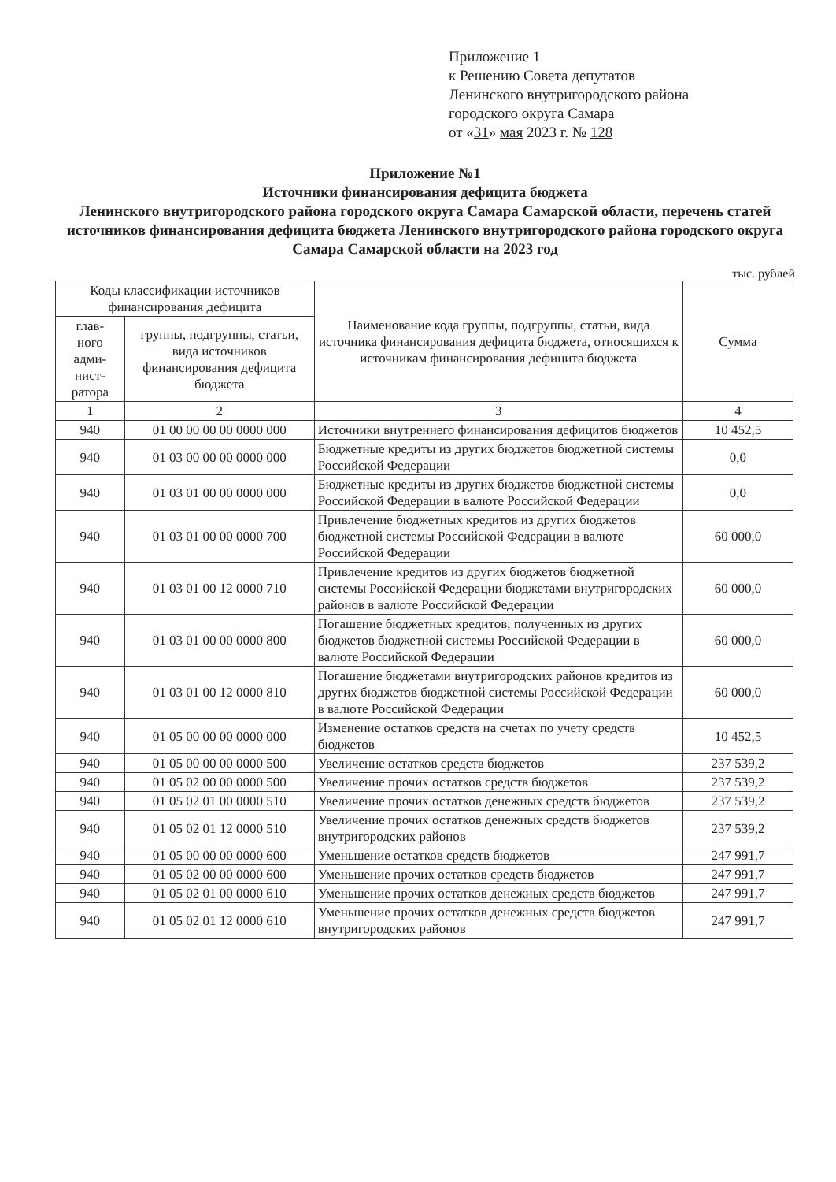Приложение 1
к Решению Совета депутатов
Ленинского внутригородского района
городского округа Самара
от «31» мая 2023 г. № 128
Приложение №1
Источники финансирования дефицита бюджета
Ленинского внутригородского района городского округа Самара Самарской области, перечень статей источников финансирования дефицита бюджета Ленинского внутригородского района городского округа Самара Самарской области на 2023 год
тыс. рублей
| Коды классификации источников финансирования дефицита | | Наименование кода группы, подгруппы, статьи, вида источника финансирования дефицита бюджета, относящихся к источникам финансирования дефицита бюджета | Сумма |
| --- | --- | --- | --- |
| глав- ного адми- нист- ратора | группы, подгруппы, статьи, вида источников финансирования дефицита бюджета | | |
| 1 | 2 | 3 | 4 |
| 940 | 01 00 00 00 00 0000 000 | Источники внутреннего финансирования дефицитов бюджетов | 10 452,5 |
| 940 | 01 03 00 00 00 0000 000 | Бюджетные кредиты из других бюджетов бюджетной системы Российской Федерации | 0,0 |
| 940 | 01 03 01 00 00 0000 000 | Бюджетные кредиты из других бюджетов бюджетной системы Российской Федерации в валюте Российской Федерации | 0,0 |
| 940 | 01 03 01 00 00 0000 700 | Привлечение бюджетных кредитов из других бюджетов бюджетной системы Российской Федерации в валюте Российской Федерации | 60 000,0 |
| 940 | 01 03 01 00 12 0000 710 | Привлечение кредитов из других бюджетов бюджетной системы Российской Федерации бюджетами внутригородских районов в валюте Российской Федерации | 60 000,0 |
| 940 | 01 03 01 00 00 0000 800 | Погашение бюджетных кредитов, полученных из других бюджетов бюджетной системы Российской Федерации в валюте Российской Федерации | 60 000,0 |
| 940 | 01 03 01 00 12 0000 810 | Погашение бюджетами внутригородских районов кредитов из других бюджетов бюджетной системы Российской Федерации в валюте Российской Федерации | 60 000,0 |
| 940 | 01 05 00 00 00 0000 000 | Изменение остатков средств на счетах по учету средств бюджетов | 10 452,5 |
| 940 | 01 05 00 00 00 0000 500 | Увеличение остатков средств бюджетов | 237 539,2 |
| 940 | 01 05 02 00 00 0000 500 | Увеличение прочих остатков средств бюджетов | 237 539,2 |
| 940 | 01 05 02 01 00 0000 510 | Увеличение прочих остатков денежных средств бюджетов | 237 539,2 |
| 940 | 01 05 02 01 12 0000 510 | Увеличение прочих остатков денежных средств бюджетов внутригородских районов | 237 539,2 |
| 940 | 01 05 00 00 00 0000 600 | Уменьшение остатков средств бюджетов | 247 991,7 |
| 940 | 01 05 02 00 00 0000 600 | Уменьшение прочих остатков средств бюджетов | 247 991,7 |
| 940 | 01 05 02 01 00 0000 610 | Уменьшение прочих остатков денежных средств бюджетов | 247 991,7 |
| 940 | 01 05 02 01 12 0000 610 | Уменьшение прочих остатков денежных средств бюджетов внутригородских районов | 247 991,7 |